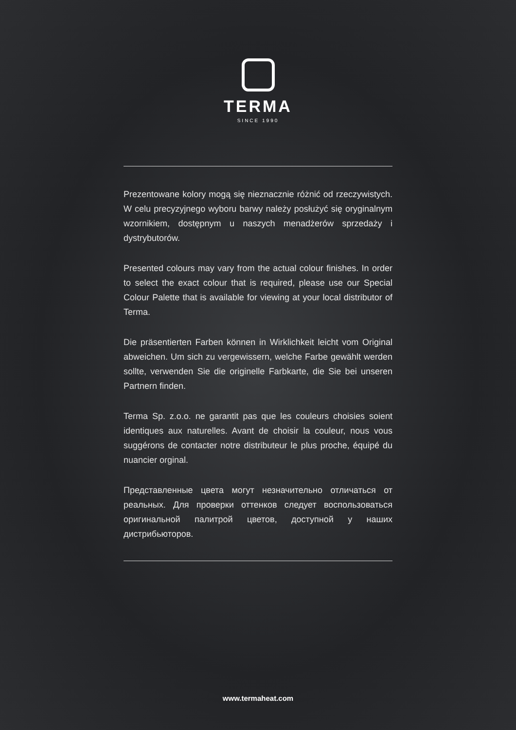TERMA
SINCE 1990
Prezentowane kolory mogą się nieznacznie różnić od rzeczywistych. W celu precyzyjnego wyboru barwy należy posłużyć się oryginalnym wzornikiem, dostępnym u naszych menadżerów sprzedaży i dystrybutorów.
Presented colours may vary from the actual colour finishes. In order to select the exact colour that is required, please use our Special Colour Palette that is available for viewing at your local distributor of Terma.
Die präsentierten Farben können in Wirklichkeit leicht vom Original abweichen. Um sich zu vergewissern, welche Farbe gewählt werden sollte, verwenden Sie die originelle Farbkarte, die Sie bei unseren Partnern finden.
Terma Sp. z.o.o. ne garantit pas que les couleurs choisies soient identiques aux naturelles. Avant de choisir la couleur, nous vous suggérons de contacter notre distributeur le plus proche, équipé du nuancier orginal.
Представленные цвета могут незначительно отличаться от реальных. Для проверки оттенков следует воспользоваться оригинальной палитрой цветов, доступной у наших дистрибьюторов.
www.termaheat.com